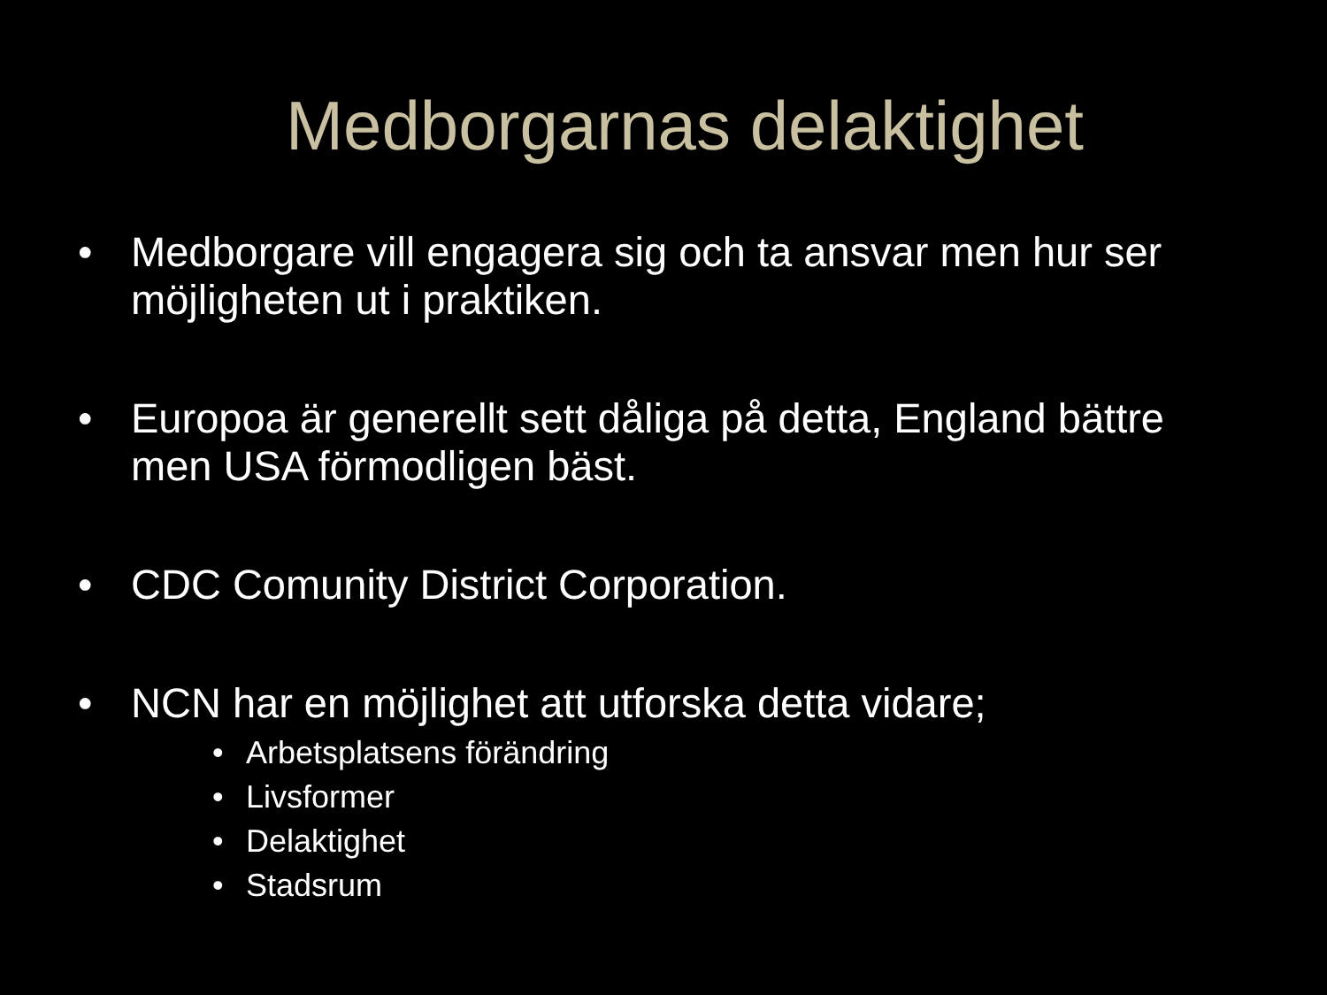Medborgarnas delaktighet
• Medborgare vill engagera sig och ta ansvar men hur ser möjligheten ut i praktiken.
• Europoa är generellt sett dåliga på detta, England bättre men USA förmodligen bäst.
• CDC Comunity District Corporation.
• NCN har en möjlighet att utforska detta vidare;
• Arbetsplatsens förändring
• Livsformer
• Delaktighet
• Stadsrum